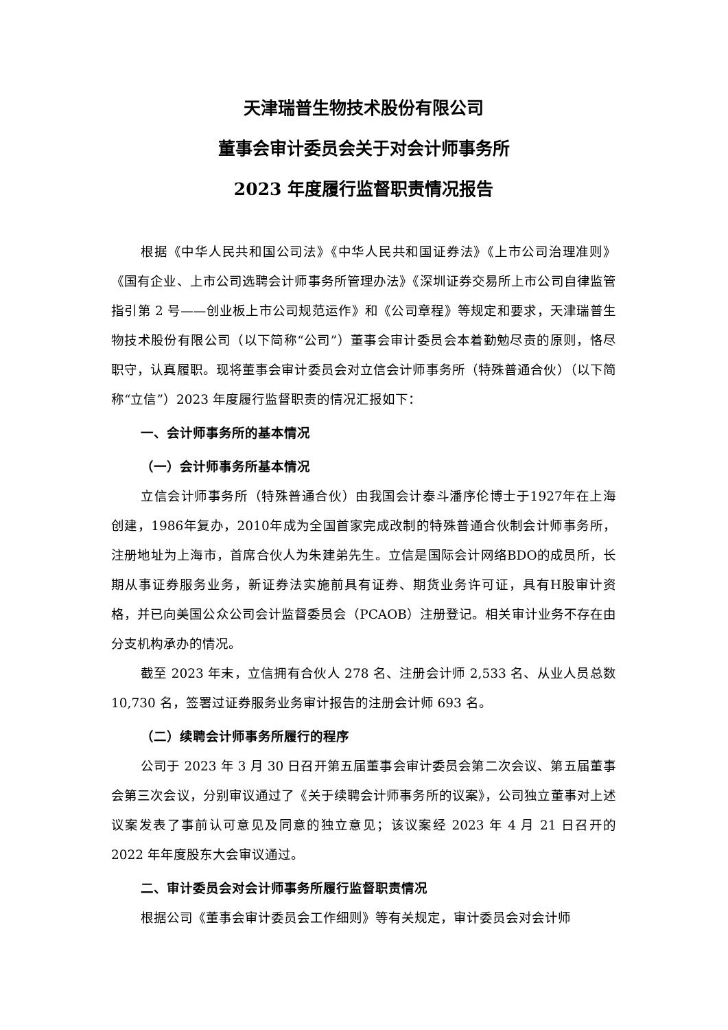天津瑞普生物技术股份有限公司
董事会审计委员会关于对会计师事务所
2023 年度履行监督职责情况报告
根据《中华人民共和国公司法》《中华人民共和国证券法》《上市公司治理准则》《国有企业、上市公司选聘会计师事务所管理办法》《深圳证券交易所上市公司自律监管指引第 2 号——创业板上市公司规范运作》和《公司章程》等规定和要求，天津瑞普生物技术股份有限公司（以下简称“公司”）董事会审计委员会本着勤勉尽责的原则，恪尽职守，认真履职。现将董事会审计委员会对立信会计师事务所（特殊普通合伙）（以下简称“立信”）2023 年度履行监督职责的情况汇报如下：
一、会计师事务所的基本情况
（一）会计师事务所基本情况
立信会计师事务所（特殊普通合伙）由我国会计泰斗潘序伦博士于1927年在上海创建，1986年复办，2010年成为全国首家完成改制的特殊普通合伙制会计师事务所，注册地址为上海市，首席合伙人为朱建弟先生。立信是国际会计网络BDO的成员所，长期从事证券服务业务，新证券法实施前具有证券、期货业务许可证，具有H股审计资格，并已向美国公众公司会计监督委员会（PCAOB）注册登记。相关审计业务不存在由分支机构承办的情况。
截至 2023 年末，立信拥有合伙人 278 名、注册会计师 2,533 名、从业人员总数 10,730 名，签署过证券服务业务审计报告的注册会计师 693 名。
（二）续聘会计师事务所履行的程序
公司于 2023 年 3 月 30 日召开第五届董事会审计委员会第二次会议、第五届董事会第三次会议，分别审议通过了《关于续聘会计师事务所的议案》，公司独立董事对上述议案发表了事前认可意见及同意的独立意见；该议案经 2023 年 4 月 21 日召开的 2022 年年度股东大会审议通过。
二、审计委员会对会计师事务所履行监督职责情况
根据公司《董事会审计委员会工作细则》等有关规定，审计委员会对会计师